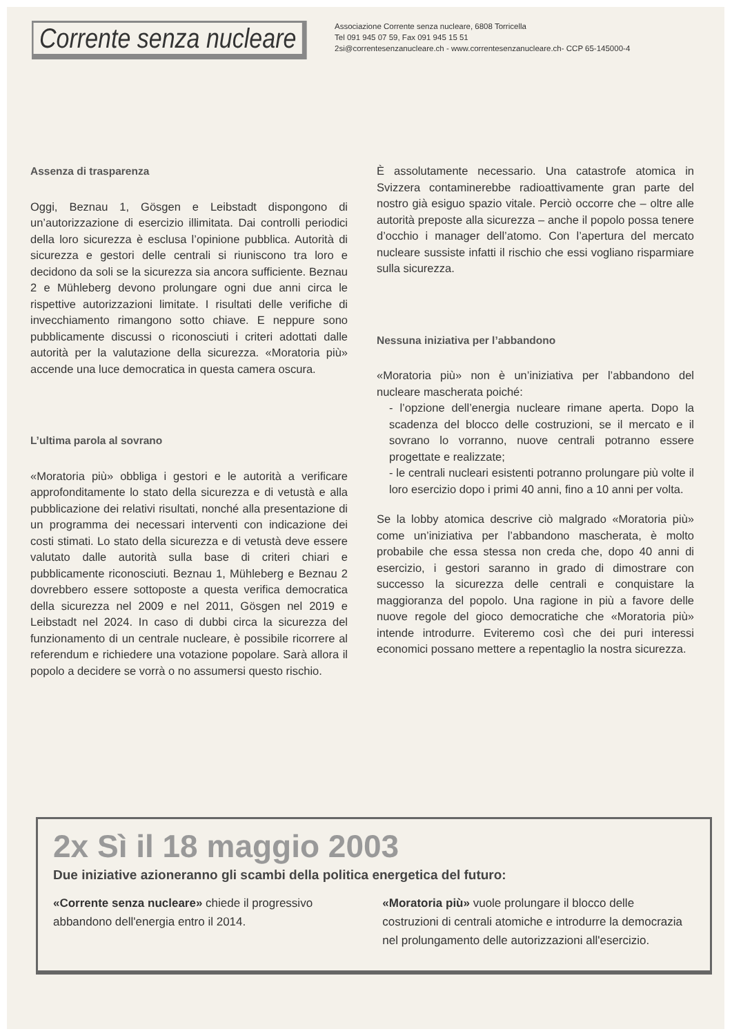Corrente senza nucleare
Associazione Corrente senza nucleare, 6808 Torricella
Tel 091 945 07 59, Fax 091 945 15 51
2si@correntesenzanucleare.ch - www.correntesenzanucleare.ch- CCP 65-145000-4
Assenza di trasparenza
Oggi, Beznau 1, Gösgen e Leibstadt dispongono di un’autorizzazione di esercizio illimitata. Dai controlli periodici della loro sicurezza è esclusa l’opinione pubblica. Autorità di sicurezza e gestori delle centrali si riuniscono tra loro e decidono da soli se la sicurezza sia ancora sufficiente. Beznau 2 e Mühleberg devono prolungare ogni due anni circa le rispettive autorizzazioni limitate. I risultati delle verifiche di invecchiamento rimangono sotto chiave. E neppure sono pubblicamente discussi o riconosciuti i criteri adottati dalle autorità per la valutazione della sicurezza. «Moratoria più» accende una luce democratica in questa camera oscura.
L’ultima parola al sovrano
«Moratoria più» obbliga i gestori e le autorità a verificare approfonditamente lo stato della sicurezza e di vetustà e alla pubblicazione dei relativi risultati, nonché alla presentazione di un programma dei necessari interventi con indicazione dei costi stimati. Lo stato della sicurezza e di vetustà deve essere valutato dalle autorità sulla base di criteri chiari e pubblicamente riconosciuti. Beznau 1, Mühleberg e Beznau 2 dovrebbero essere sottoposte a questa verifica democratica della sicurezza nel 2009 e nel 2011, Gösgen nel 2019 e Leibstadt nel 2024. In caso di dubbi circa la sicurezza del funzionamento di un centrale nucleare, è possibile ricorrere al referendum e richiedere una votazione popolare. Sarà allora il popolo a decidere se vorrà o no assumersi questo rischio.
È assolutamente necessario. Una catastrofe atomica in Svizzera contaminerebbe radioattivamente gran parte del nostro già esiguo spazio vitale. Perciò occorre che – oltre alle autorità preposte alla sicurezza – anche il popolo possa tenere d’occhio i manager dell’atomo. Con l’apertura del mercato nucleare sussiste infatti il rischio che essi vogliano risparmiare sulla sicurezza.
Nessuna iniziativa per l’abbandono
«Moratoria più» non è un’iniziativa per l’abbandono del nucleare mascherata poiché:
- l’opzione dell’energia nucleare rimane aperta. Dopo la scadenza del blocco delle costruzioni, se il mercato e il sovrano lo vorranno, nuove centrali potranno essere progettate e realizzate;
- le centrali nucleari esistenti potranno prolungare più volte il loro esercizio dopo i primi 40 anni, fino a 10 anni per volta.
Se la lobby atomica descrive ciò malgrado «Moratoria più» come un’iniziativa per l’abbandono mascherata, è molto probabile che essa stessa non creda che, dopo 40 anni di esercizio, i gestori saranno in grado di dimostrare con successo la sicurezza delle centrali e conquistare la maggioranza del popolo. Una ragione in più a favore delle nuove regole del gioco democratiche che «Moratoria più» intende introdurre. Eviteremo così che dei puri interessi economici possano mettere a repentaglio la nostra sicurezza.
2x Sì il 18 maggio 2003
Due iniziative azioneranno gli scambi della politica energetica del futuro:
«Corrente senza nucleare» chiede il progressivo abbandono dell'energia entro il 2014.
«Moratoria più» vuole prolungare il blocco delle costruzioni di centrali atomiche e introdurre la democrazia nel prolungamento delle autorizzazioni all'esercizio.